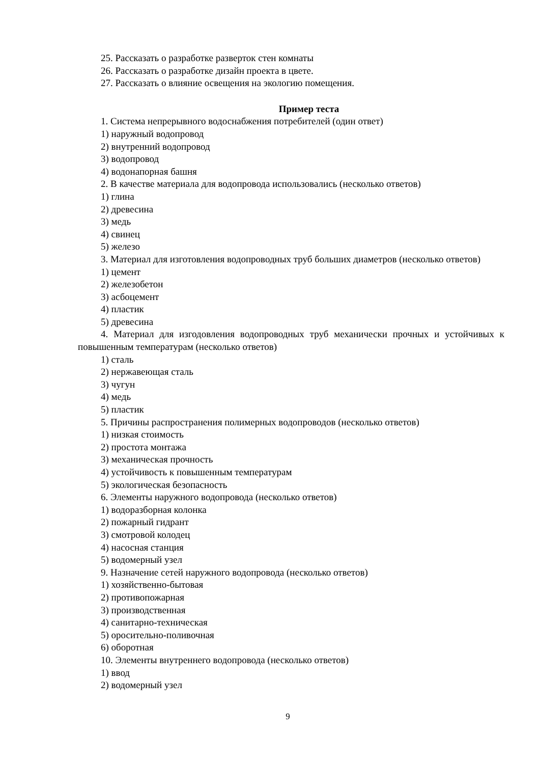25. Рассказать о разработке разверток стен комнаты
26. Рассказать о разработке дизайн проекта в цвете.
27. Рассказать о влияние освещения на экологию помещения.
Пример теста
1. Система непрерывного водоснабжения потребителей (один ответ)
1) наружный водопровод
2) внутренний водопровод
3) водопровод
4) водонапорная башня
2. В качестве материала для водопровода использовались (несколько ответов)
1) глина
2) древесина
3) медь
4) свинец
5) железо
3. Материал для изготовления водопроводных труб больших диаметров (несколько ответов)
1) цемент
2) железобетон
3) асбоцемент
4) пластик
5) древесина
4. Материал для изгодовления водопроводных труб механически прочных и устойчивых к повышенным температурам (несколько ответов)
1) сталь
2) нержавеющая сталь
3) чугун
4) медь
5) пластик
5. Причины распространения полимерных водопроводов (несколько ответов)
1) низкая стоимость
2) простота монтажа
3) механическая прочность
4) устойчивость к повышенным температурам
5) экологическая безопасность
6. Элементы наружного водопровода (несколько ответов)
1) водоразборная колонка
2) пожарный гидрант
3) смотровой колодец
4) насосная станция
5) водомерный узел
9. Назначение сетей наружного водопровода (несколько ответов)
1) хозяйственно-бытовая
2) противопожарная
3) производственная
4) санитарно-техническая
5) оросительно-поливочная
6) оборотная
10. Элементы внутреннего водопровода (несколько ответов)
1) ввод
2) водомерный узел
9